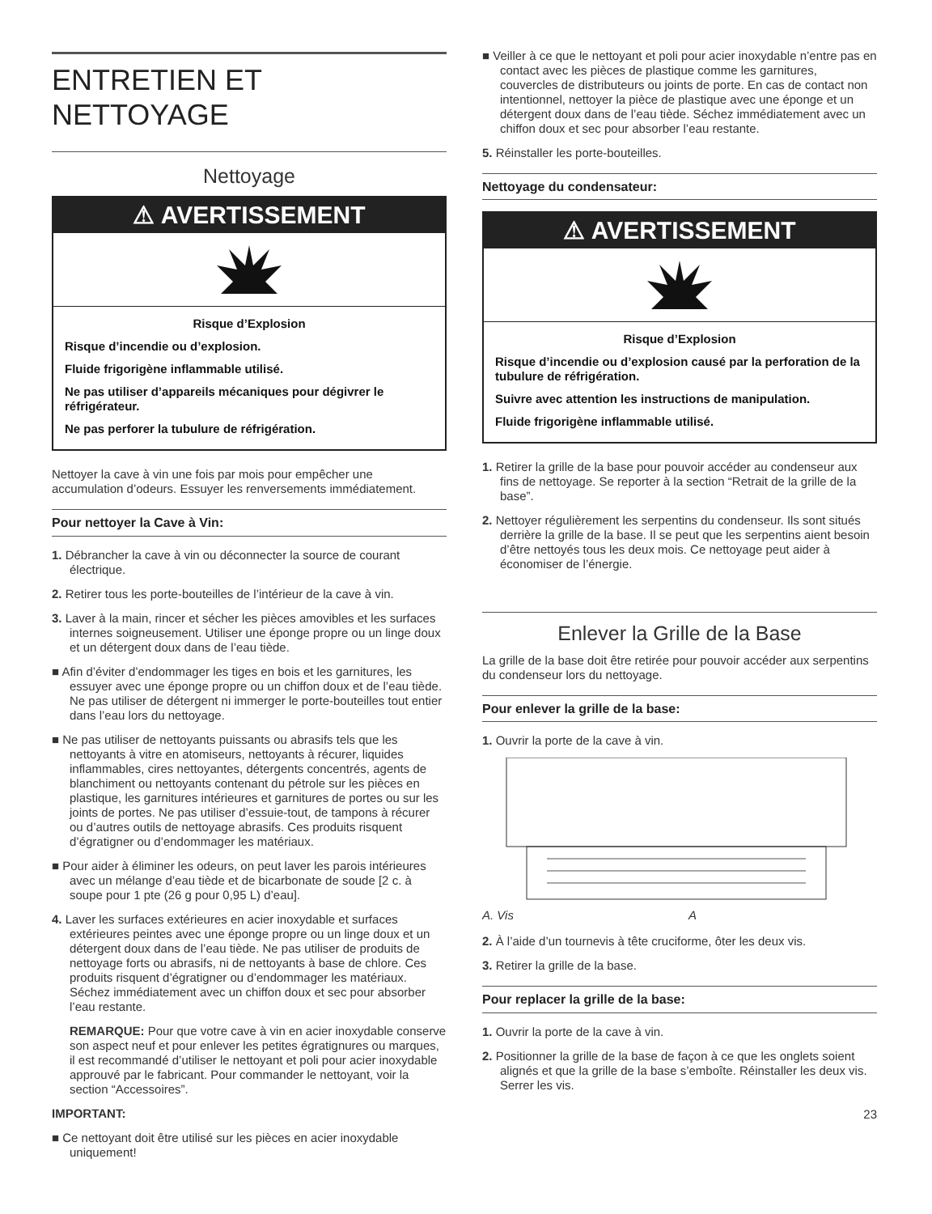ENTRETIEN ET NETTOYAGE
Nettoyage
⚠ AVERTISSEMENT
Risque d’Explosion
Risque d’incendie ou d’explosion.
Fluide frigorigène inflammable utilisé.
Ne pas utiliser d’appareils mécaniques pour dégivrer le réfrigérateur.
Ne pas perforer la tubulure de réfrigération.
Nettoyer la cave à vin une fois par mois pour empêcher une accumulation d’odeurs. Essuyer les renversements immédiatement.
Pour nettoyer la Cave à Vin:
1. Débrancher la cave à vin ou déconnecter la source de courant électrique.
2. Retirer tous les porte-bouteilles de l’intérieur de la cave à vin.
3. Laver à la main, rincer et sécher les pièces amovibles et les surfaces internes soigneusement. Utiliser une éponge propre ou un linge doux et un détergent doux dans de l’eau tiède.
■ Afin d’éviter d’endommager les tiges en bois et les garnitures, les essuyer avec une éponge propre ou un chiffon doux et de l’eau tiède. Ne pas utiliser de détergent ni immerger le porte-bouteilles tout entier dans l’eau lors du nettoyage.
■ Ne pas utiliser de nettoyants puissants ou abrasifs tels que les nettoyants à vitre en atomiseurs, nettoyants à récurer, liquides inflammables, cires nettoyantes, détergents concentrés, agents de blanchiment ou nettoyants contenant du pétrole sur les pièces en plastique, les garnitures intérieures et garnitures de portes ou sur les joints de portes. Ne pas utiliser d’essuie-tout, de tampons à récurer ou d’autres outils de nettoyage abrasifs. Ces produits risquent d’égratigner ou d’endommager les matériaux.
■ Pour aider à éliminer les odeurs, on peut laver les parois intérieures avec un mélange d’eau tiède et de bicarbonate de soude [2 c. à soupe pour 1 pte (26 g pour 0,95 L) d’eau].
4. Laver les surfaces extérieures en acier inoxydable et surfaces extérieures peintes avec une éponge propre ou un linge doux et un détergent doux dans de l’eau tiède. Ne pas utiliser de produits de nettoyage forts ou abrasifs, ni de nettoyants à base de chlore. Ces produits risquent d’égratigner ou d’endommager les matériaux. Séchez immédiatement avec un chiffon doux et sec pour absorber l’eau restante.
REMARQUE: Pour que votre cave à vin en acier inoxydable conserve son aspect neuf et pour enlever les petites égratignures ou marques, il est recommandé d’utiliser le nettoyant et poli pour acier inoxydable approuvé par le fabricant. Pour commander le nettoyant, voir la section “Accessoires”.
IMPORTANT:
■ Ce nettoyant doit être utilisé sur les pièces en acier inoxydable uniquement!
■ Veiller à ce que le nettoyant et poli pour acier inoxydable n’entre pas en contact avec les pièces de plastique comme les garnitures, couvercles de distributeurs ou joints de porte. En cas de contact non intentionnel, nettoyer la pièce de plastique avec une éponge et un détergent doux dans de l’eau tiède. Séchez immédiatement avec un chiffon doux et sec pour absorber l’eau restante.
5. Réinstaller les porte-bouteilles.
Nettoyage du condensateur:
⚠ AVERTISSEMENT
Risque d’Explosion
Risque d’incendie ou d’explosion causé par la perforation de la tubulure de réfrigération.
Suivre avec attention les instructions de manipulation.
Fluide frigorigène inflammable utilisé.
1. Retirer la grille de la base pour pouvoir accéder au condenseur aux fins de nettoyage. Se reporter à la section “Retrait de la grille de la base”.
2. Nettoyer régulièrement les serpentins du condenseur. Ils sont situés derrière la grille de la base. Il se peut que les serpentins aient besoin d’être nettoyés tous les deux mois. Ce nettoyage peut aider à économiser de l’énergie.
Enlever la Grille de la Base
La grille de la base doit être retirée pour pouvoir accéder aux serpentins du condenseur lors du nettoyage.
Pour enlever la grille de la base:
1. Ouvrir la porte de la cave à vin.
A. Vis
A
2. À l’aide d’un tournevis à tête cruciforme, ôter les deux vis.
3. Retirer la grille de la base.
Pour replacer la grille de la base:
1. Ouvrir la porte de la cave à vin.
2. Positionner la grille de la base de façon à ce que les onglets soient alignés et que la grille de la base s’emboîte. Réinstaller les deux vis. Serrer les vis.
23